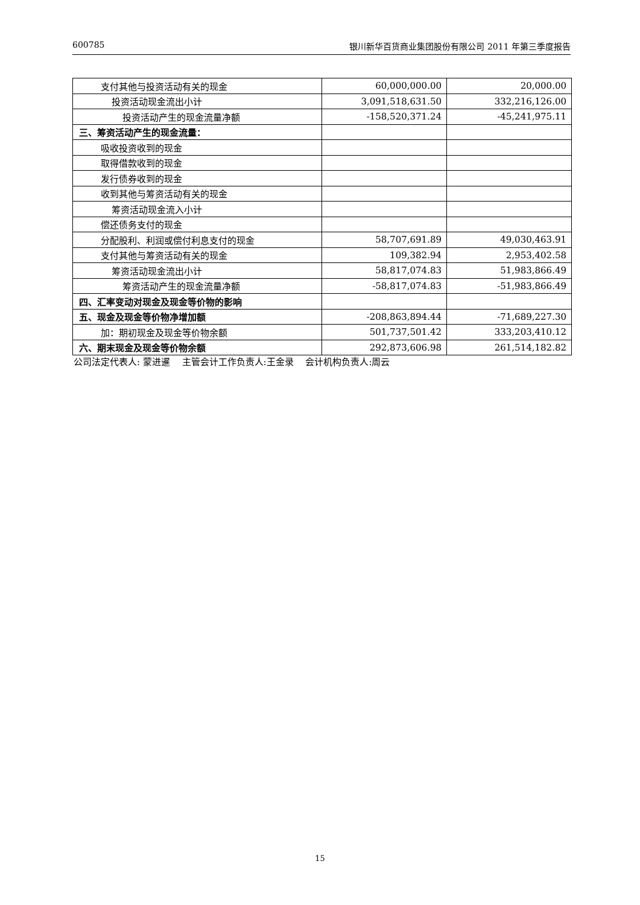600785 银川新华百货商业集团股份有限公司 2011 年第三季度报告
| 支付其他与投资活动有关的现金 | 60,000,000.00 | 20,000.00 |
| 投资活动现金流出小计 | 3,091,518,631.50 | 332,216,126.00 |
| 投资活动产生的现金流量净额 | -158,520,371.24 | -45,241,975.11 |
| 三、筹资活动产生的现金流量： | | |
| 吸收投资收到的现金 | | |
| 取得借款收到的现金 | | |
| 发行债券收到的现金 | | |
| 收到其他与筹资活动有关的现金 | | |
| 筹资活动现金流入小计 | | |
| 偿还债务支付的现金 | | |
| 分配股利、利润或偿付利息支付的现金 | 58,707,691.89 | 49,030,463.91 |
| 支付其他与筹资活动有关的现金 | 109,382.94 | 2,953,402.58 |
| 筹资活动现金流出小计 | 58,817,074.83 | 51,983,866.49 |
| 筹资活动产生的现金流量净额 | -58,817,074.83 | -51,983,866.49 |
| 四、汇率变动对现金及现金等价物的影响 | | |
| 五、现金及现金等价物净增加额 | -208,863,894.44 | -71,689,227.30 |
| 加：期初现金及现金等价物余额 | 501,737,501.42 | 333,203,410.12 |
| 六、期末现金及现金等价物余额 | 292,873,606.98 | 261,514,182.82 |
公司法定代表人: 蒙进暹　 主管会计工作负责人:王金录　 会计机构负责人:周云
15